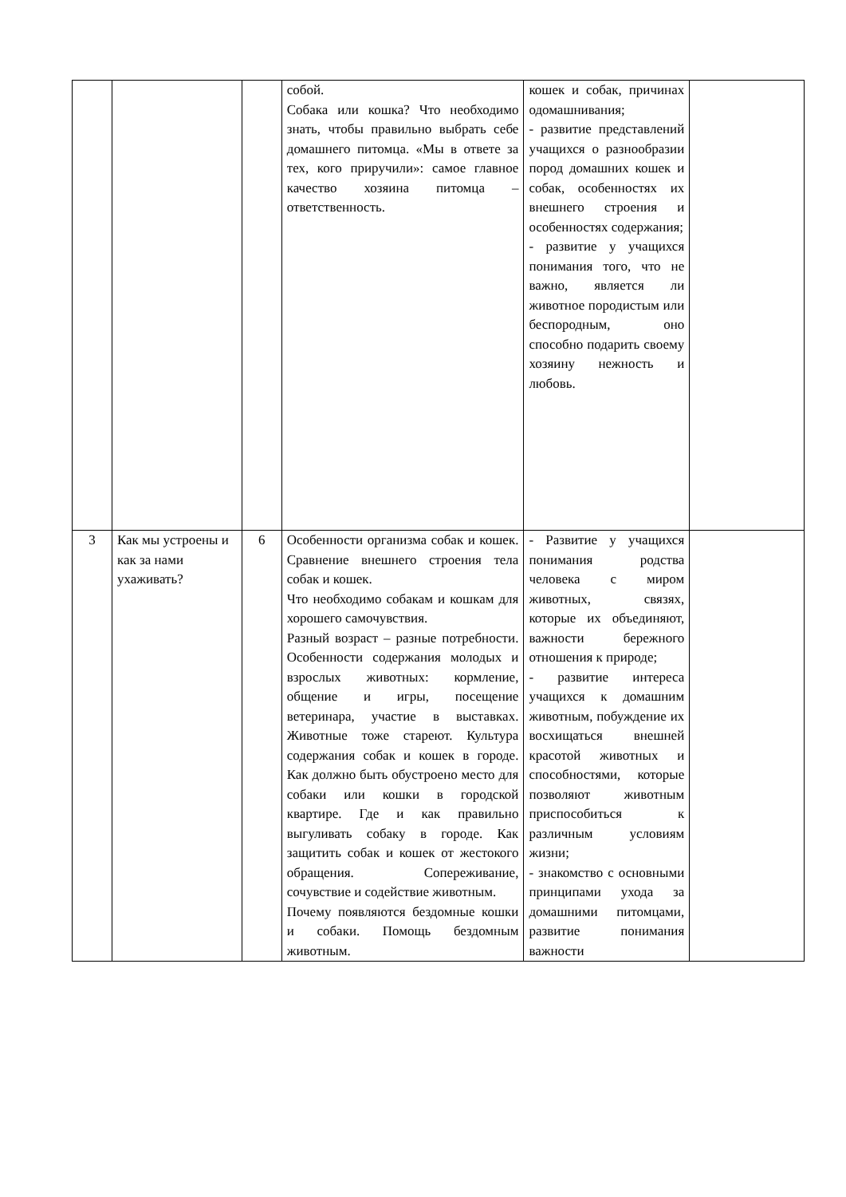| | | | собой. Собака или кошка? Что необходимо знать, чтобы правильно выбрать себе домашнего питомца. «Мы в ответе за тех, кого приручили»: самое главное качество хозяина питомца – ответственность. | кошек и собак, причинах одомашнивания; - развитие представлений учащихся о разнообразии пород домашних кошек и собак, особенностях их внешнего строения и особенностях содержания; - развитие у учащихся понимания того, что не важно, является ли животное породистым или беспородным, оно способно подарить своему хозяину нежность и любовь. | |
| 3 | Как мы устроены и как за нами ухаживать? | 6 | Особенности организма собак и кошек. Сравнение внешнего строения тела собак и кошек. Что необходимо собакам и кошкам для хорошего самочувствия. Разный возраст – разные потребности. Особенности содержания молодых и взрослых животных: кормление, общение и игры, посещение ветеринара, участие в выставках. Животные тоже стареют. Культура содержания собак и кошек в городе. Как должно быть обустроено место для собаки или кошки в городской квартире. Где и как правильно выгуливать собаку в городе. Как защитить собак и кошек от жестокого обращения. Сопереживание, сочувствие и содействие животным. Почему появляются бездомные кошки и собаки. Помощь бездомным животным. | - Развитие у учащихся понимания родства человека с миром животных, связях, которые их объединяют, важности бережного отношения к природе; - развитие интереса учащихся к домашним животным, побуждение их восхищаться внешней красотой животных и способностями, которые позволяют животным приспособиться к различным условиям жизни; - знакомство с основными принципами ухода за домашними питомцами, развитие понимания важности | |